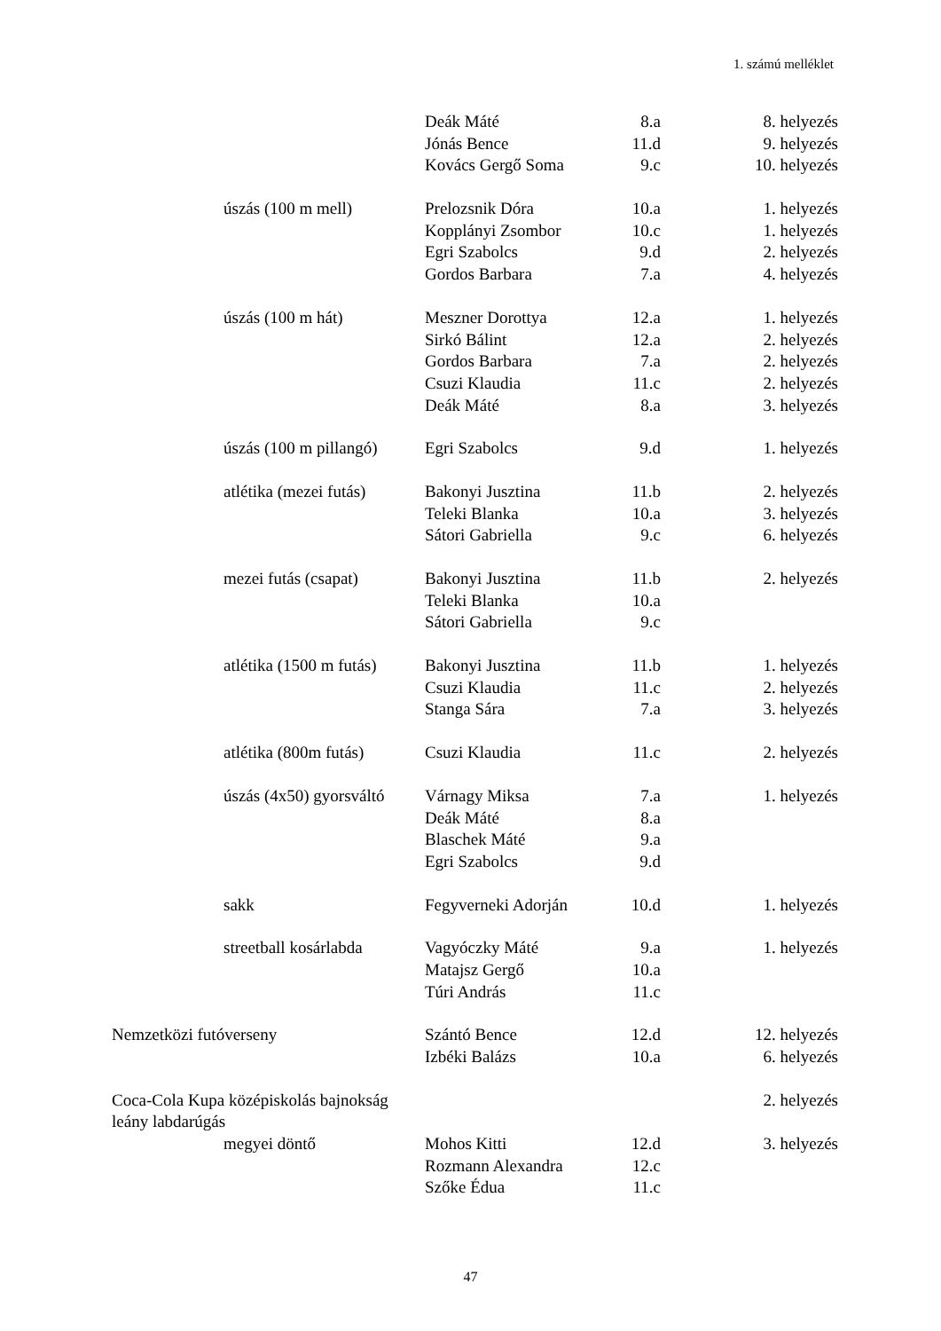1. számú melléklet
| | | Deák Máté | 8.a | 8. helyezés |
| | | Jónás Bence | 11.d | 9. helyezés |
| | | Kovács Gergő Soma | 9.c | 10. helyezés |
| | úszás (100 m mell) | Prelozsnik Dóra | 10.a | 1. helyezés |
| | | Kopplányi Zsombor | 10.c | 1. helyezés |
| | | Egri Szabolcs | 9.d | 2. helyezés |
| | | Gordos Barbara | 7.a | 4. helyezés |
| | úszás (100 m hát) | Meszner Dorottya | 12.a | 1. helyezés |
| | | Sirkó Bálint | 12.a | 2. helyezés |
| | | Gordos Barbara | 7.a | 2. helyezés |
| | | Csuzi Klaudia | 11.c | 2. helyezés |
| | | Deák Máté | 8.a | 3. helyezés |
| | úszás (100 m pillangó) | Egri Szabolcs | 9.d | 1. helyezés |
| | atlétika (mezei futás) | Bakonyi Jusztina | 11.b | 2. helyezés |
| | | Teleki Blanka | 10.a | 3. helyezés |
| | | Sátori Gabriella | 9.c | 6. helyezés |
| | mezei futás (csapat) | Bakonyi Jusztina | 11.b | 2. helyezés |
| | | Teleki Blanka | 10.a | |
| | | Sátori Gabriella | 9.c | |
| | atlétika (1500 m futás) | Bakonyi Jusztina | 11.b | 1. helyezés |
| | | Csuzi Klaudia | 11.c | 2. helyezés |
| | | Stanga Sára | 7.a | 3. helyezés |
| | atlétika (800m futás) | Csuzi Klaudia | 11.c | 2. helyezés |
| | úszás (4x50) gyorsváltó | Várnagy Miksa | 7.a | 1. helyezés |
| | | Deák Máté | 8.a | |
| | | Blaschek Máté | 9.a | |
| | | Egri Szabolcs | 9.d | |
| | sakk | Fegyverneki Adorján | 10.d | 1. helyezés |
| | streetball kosárlabda | Vagyóczky Máté | 9.a | 1. helyezés |
| | | Matajsz Gergő | 10.a | |
| | | Túri András | 11.c | |
| Nemzetközi futóverseny | | Szántó Bence | 12.d | 12. helyezés |
| | | Izbéki Balázs | 10.a | 6. helyezés |
| Coca-Cola Kupa középiskolás bajnokság | | | | 2. helyezés |
| leány labdarúgás | | | | |
| | megyei döntő | Mohos Kitti | 12.d | 3. helyezés |
| | | Rozmann Alexandra | 12.c | |
| | | Szőke Édua | 11.c | |
47